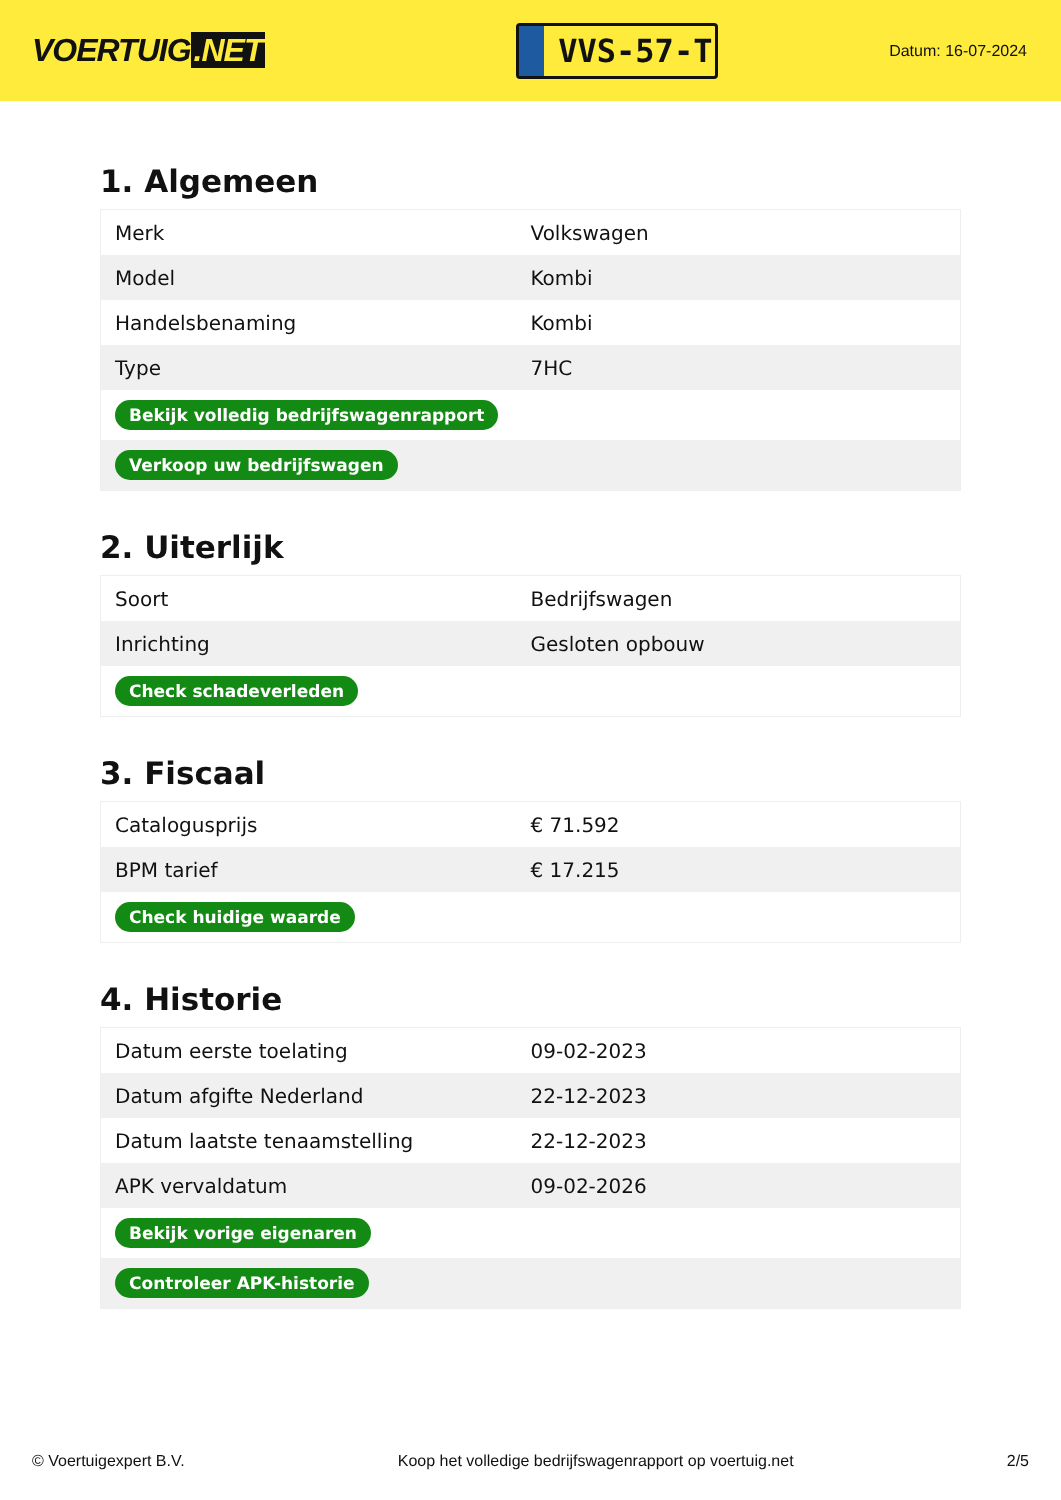VOERTUIG.NET
VVS-57-T
Datum: 16-07-2024
1. Algemeen
| Merk | Volkswagen |
| Model | Kombi |
| Handelsbenaming | Kombi |
| Type | 7HC |
| Bekijk volledig bedrijfswagenrapport | |
| Verkoop uw bedrijfswagen | |
2. Uiterlijk
| Soort | Bedrijfswagen |
| Inrichting | Gesloten opbouw |
| Check schadeverleden | |
3. Fiscaal
| Catalogusprijs | € 71.592 |
| BPM tarief | € 17.215 |
| Check huidige waarde | |
4. Historie
| Datum eerste toelating | 09-02-2023 |
| Datum afgifte Nederland | 22-12-2023 |
| Datum laatste tenaamstelling | 22-12-2023 |
| APK vervaldatum | 09-02-2026 |
| Bekijk vorige eigenaren | |
| Controleer APK-historie | |
© Voertuigexpert B.V. Koop het volledige bedrijfswagenrapport op voertuig.net 2/5